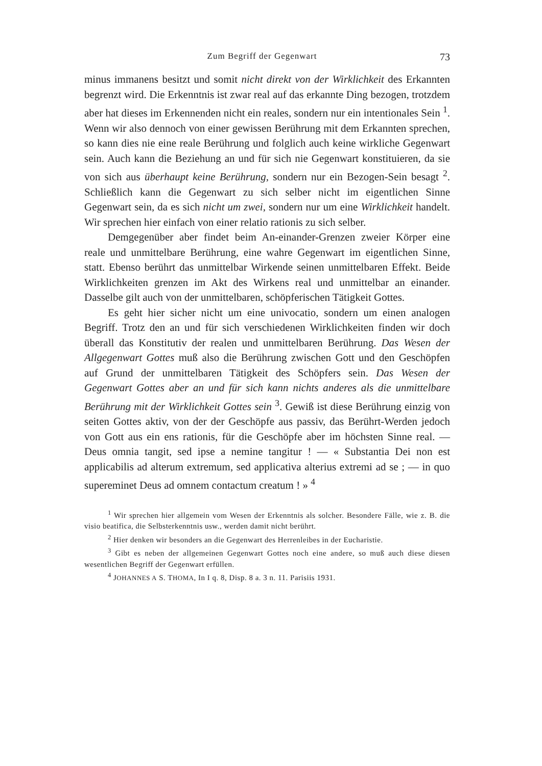Zum Begriff der Gegenwart 73
minus immanens besitzt und somit nicht direkt von der Wirklichkeit des Erkannten begrenzt wird. Die Erkenntnis ist zwar real auf das erkannte Ding bezogen, trotzdem aber hat dieses im Erkennenden nicht ein reales, sondern nur ein intentionales Sein <sup>1</sup>. Wenn wir also dennoch von einer gewissen Berührung mit dem Erkannten sprechen, so kann dies nie eine reale Berührung und folglich auch keine wirkliche Gegenwart sein. Auch kann die Beziehung an und für sich nie Gegenwart konstituieren, da sie von sich aus überhaupt keine Berührung, sondern nur ein Bezogen-Sein besagt <sup>2</sup>. Schließlich kann die Gegenwart zu sich selber nicht im eigentlichen Sinne Gegenwart sein, da es sich nicht um zwei, sondern nur um eine Wirklichkeit handelt. Wir sprechen hier einfach von einer relatio rationis zu sich selber.
Demgegenüber aber findet beim An-einander-Grenzen zweier Körper eine reale und unmittelbare Berührung, eine wahre Gegenwart im eigentlichen Sinne, statt. Ebenso berührt das unmittelbar Wirkende seinen unmittelbaren Effekt. Beide Wirklichkeiten grenzen im Akt des Wirkens real und unmittelbar an einander. Dasselbe gilt auch von der unmittelbaren, schöpferischen Tätigkeit Gottes.
Es geht hier sicher nicht um eine univocatio, sondern um einen analogen Begriff. Trotz den an und für sich verschiedenen Wirklichkeiten finden wir doch überall das Konstitutiv der realen und unmittelbaren Berührung. Das Wesen der Allgegenwart Gottes muß also die Berührung zwischen Gott und den Geschöpfen auf Grund der unmittelbaren Tätigkeit des Schöpfers sein. Das Wesen der Gegenwart Gottes aber an und für sich kann nichts anderes als die unmittelbare Berührung mit der Wirklichkeit Gottes sein <sup>3</sup>. Gewiß ist diese Berührung einzig von seiten Gottes aktiv, von der der Geschöpfe aus passiv, das Berührt-Werden jedoch von Gott aus ein ens rationis, für die Geschöpfe aber im höchsten Sinne real. — Deus omnia tangit, sed ipse a nemine tangitur ! — « Substantia Dei non est applicabilis ad alterum extremum, sed applicativa alterius extremi ad se ; — in quo supereminet Deus ad omnem contactum creatum ! » <sup>4</sup>
<sup>1</sup> Wir sprechen hier allgemein vom Wesen der Erkenntnis als solcher. Besondere Fälle, wie z. B. die visio beatifica, die Selbsterkenntnis usw., werden damit nicht berührt.
<sup>2</sup> Hier denken wir besonders an die Gegenwart des Herrenleibes in der Eucharistie.
<sup>3</sup> Gibt es neben der allgemeinen Gegenwart Gottes noch eine andere, so muß auch diese diesen wesentlichen Begriff der Gegenwart erfüllen.
<sup>4</sup> JOHANNES A S. THOMA, In I q. 8, Disp. 8 a. 3 n. 11. Parisiis 1931.